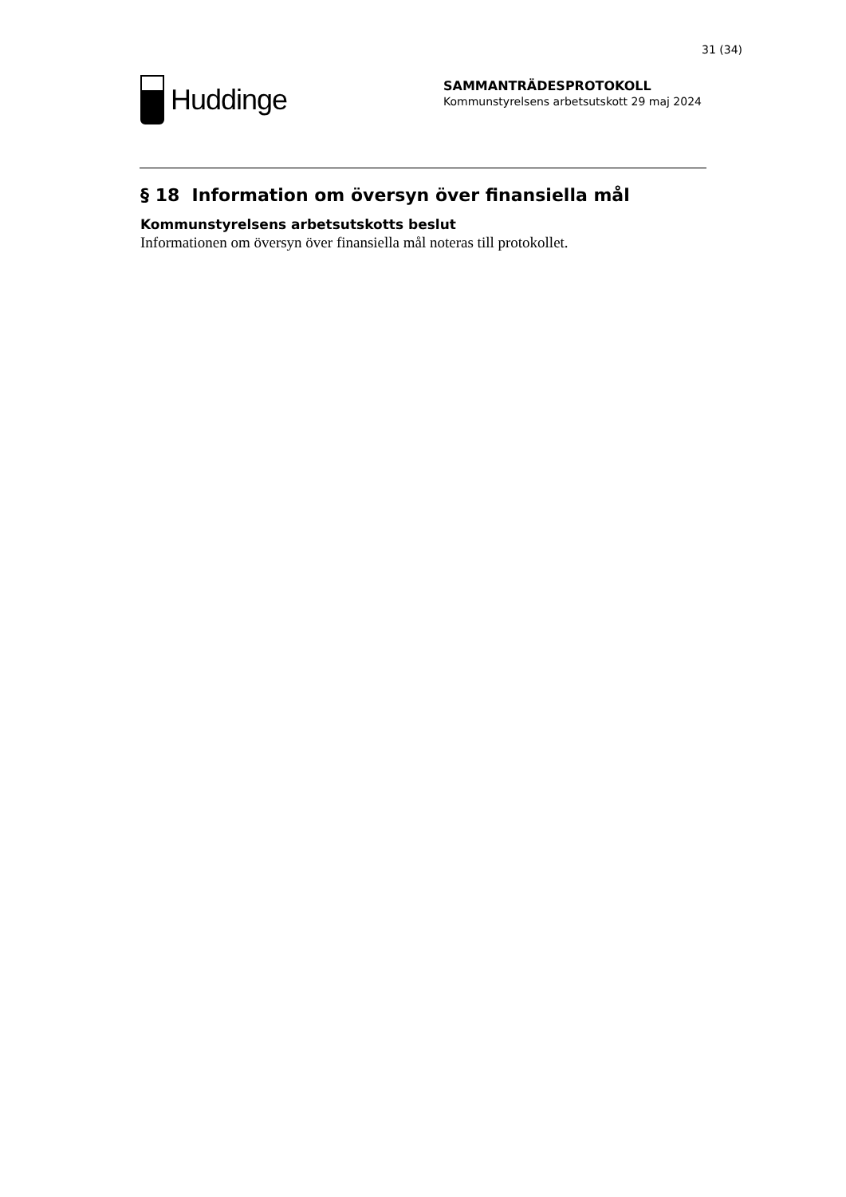31 (34)
Huddinge
SAMMANTRÄDESPROTOKOLL
Kommunstyrelsens arbetsutskott 29 maj 2024
§ 18 Information om översyn över finansiella mål
Kommunstyrelsens arbetsutskotts beslut
Informationen om översyn över finansiella mål noteras till protokollet.